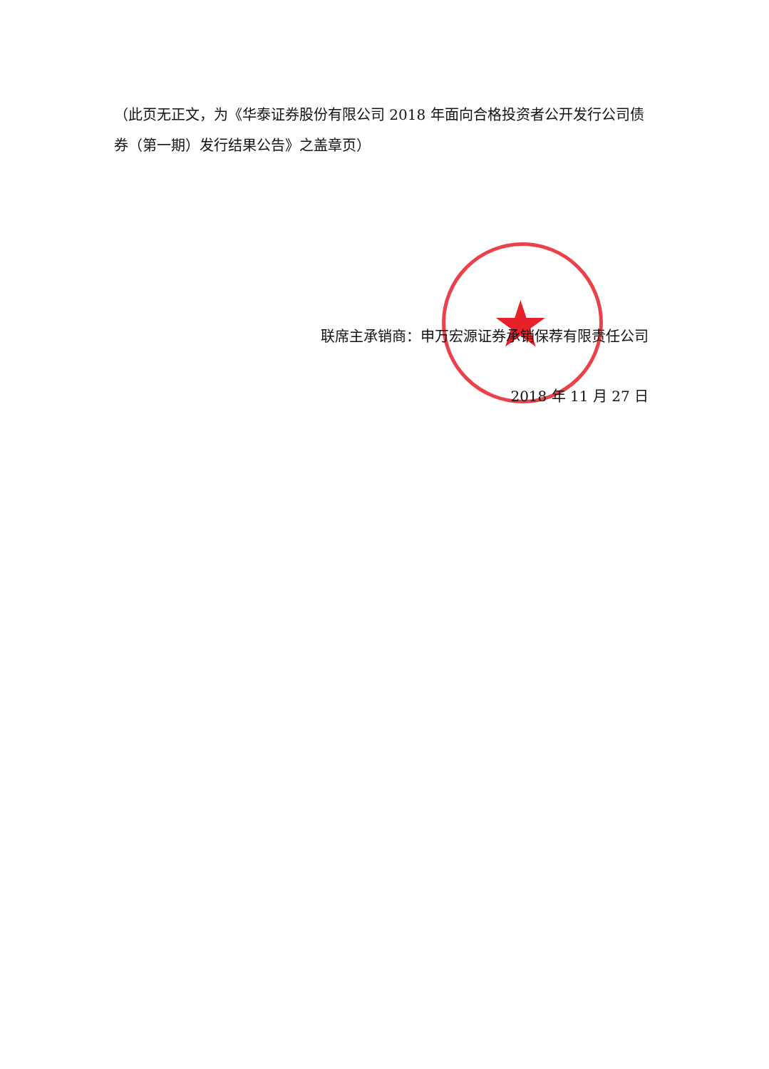★
（此页无正文，为《华泰证券股份有限公司 2018 年面向合格投资者公开发行公司债券（第一期）发行结果公告》之盖章页）
联席主承销商：申万宏源证券承销保荐有限责任公司
2018 年 11 月 27 日